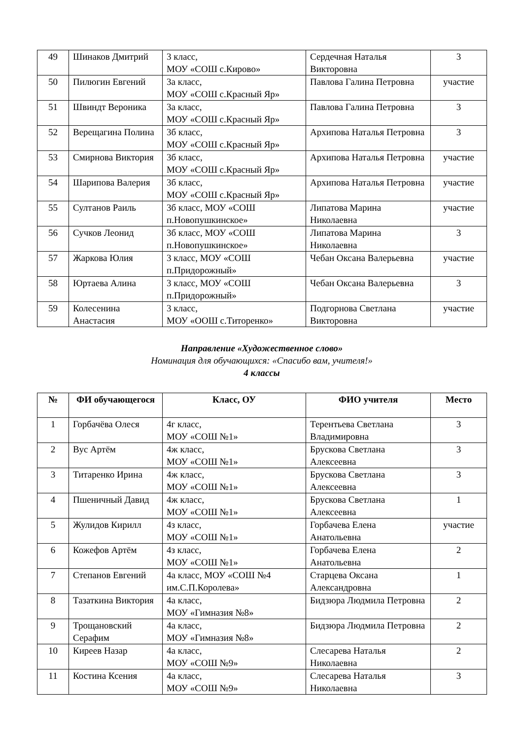| 49 | Шинаков Дмитрий | 3 класс, МОУ «СОШ с.Кирово» | Сердечная Наталья Викторовна | 3 |
| 50 | Пилюгин Евгений | 3а класс, МОУ «СОШ с.Красный Яр» | Павлова Галина Петровна | участие |
| 51 | Швиндт Вероника | 3а класс, МОУ «СОШ с.Красный Яр» | Павлова Галина Петровна | 3 |
| 52 | Верещагина Полина | 3б класс, МОУ «СОШ с.Красный Яр» | Архипова Наталья Петровна | 3 |
| 53 | Смирнова Виктория | 3б класс, МОУ «СОШ с.Красный Яр» | Архипова Наталья Петровна | участие |
| 54 | Шарипова Валерия | 3б класс, МОУ «СОШ с.Красный Яр» | Архипова Наталья Петровна | участие |
| 55 | Султанов Раиль | 3б класс, МОУ «СОШ п.Новопушкинское» | Липатова Марина Николаевна | участие |
| 56 | Сучков Леонид | 3б класс, МОУ «СОШ п.Новопушкинское» | Липатова Марина Николаевна | 3 |
| 57 | Жаркова Юлия | 3 класс, МОУ «СОШ п.Придорожный» | Чебан Оксана Валерьевна | участие |
| 58 | Юртаева Алина | 3 класс, МОУ «СОШ п.Придорожный» | Чебан Оксана Валерьевна | 3 |
| 59 | Колесенина Анастасия | 3 класс, МОУ «ООШ с.Титоренко» | Подгорнова Светлана Викторовна | участие |
Направление «Художественное слово»
Номинация для обучающихся: «Спасибо вам, учителя!»
4 классы
| № | ФИ обучающегося | Класс, ОУ | ФИО учителя | Место |
| --- | --- | --- | --- | --- |
| 1 | Горбачёва Олеся | 4г класс, МОУ «СОШ №1» | Терентьева Светлана Владимировна | 3 |
| 2 | Вус Артём | 4ж класс, МОУ «СОШ №1» | Брускова Светлана Алексеевна | 3 |
| 3 | Титаренко Ирина | 4ж класс, МОУ «СОШ №1» | Брускова Светлана Алексеевна | 3 |
| 4 | Пшеничный Давид | 4ж класс, МОУ «СОШ №1» | Брускова Светлана Алексеевна | 1 |
| 5 | Жулидов Кирилл | 4з класс, МОУ «СОШ №1» | Горбачева Елена Анатольевна | участие |
| 6 | Кожефов Артём | 4з класс, МОУ «СОШ №1» | Горбачева Елена Анатольевна | 2 |
| 7 | Степанов Евгений | 4а класс, МОУ «СОШ №4 им.С.П.Королева» | Старцева Оксана Александровна | 1 |
| 8 | Тазаткина Виктория | 4а класс, МОУ «Гимназия №8» | Бидзюра Людмила Петровна | 2 |
| 9 | Трощановский Серафим | 4а класс, МОУ «Гимназия №8» | Бидзюра Людмила Петровна | 2 |
| 10 | Киреев Назар | 4а класс, МОУ «СОШ №9» | Слесарева Наталья Николаевна | 2 |
| 11 | Костина Ксения | 4а класс, МОУ «СОШ №9» | Слесарева Наталья Николаевна | 3 |